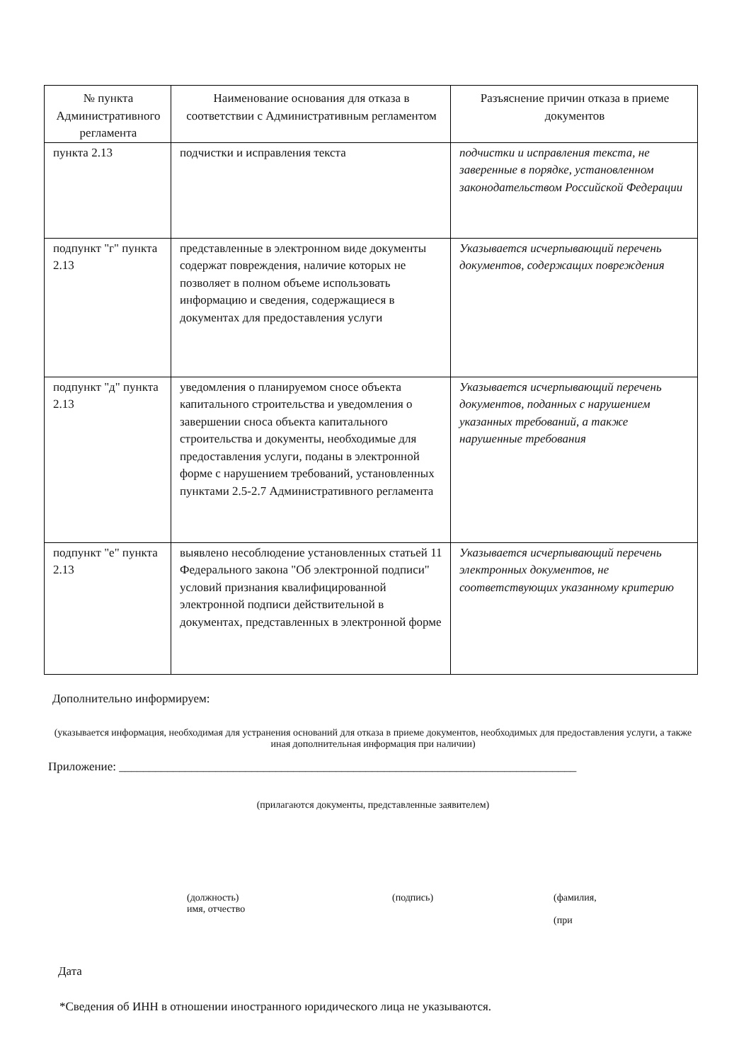| № пункта Административного регламента | Наименование основания для отказа в соответствии с Административным регламентом | Разъяснение причин отказа в приеме документов |
| --- | --- | --- |
| пункта 2.13 | подчистки и исправления текста | подчистки и исправления текста, не заверенные в порядке, установленном законодательством Российской Федерации |
| подпункт "г" пункта 2.13 | представленные в электронном виде документы содержат повреждения, наличие которых не позволяет в полном объеме использовать информацию и сведения, содержащиеся в документах для предоставления услуги | Указывается исчерпывающий перечень документов, содержащих повреждения |
| подпункт "д" пункта 2.13 | уведомления о планируемом сносе объекта капитального строительства и уведомления о завершении сноса объекта капитального строительства и документы, необходимые для предоставления услуги, поданы в электронной форме с нарушением требований, установленных пунктами 2.5-2.7 Административного регламента | Указывается исчерпывающий перечень документов, поданных с нарушением указанных требований, а также нарушенные требования |
| подпункт "е" пункта 2.13 | выявлено несоблюдение установленных статьей 11 Федерального закона "Об электронной подписи" условий признания квалифицированной электронной подписи действительной в документах, представленных в электронной форме | Указывается исчерпывающий перечень электронных документов, не соответствующих указанному критерию |
Дополнительно информируем:
(указывается информация, необходимая для устранения оснований для отказа в приеме документов, необходимых для предоставления услуги, а также иная дополнительная информация при наличии)
Приложение: ____________________________________________________________________________
(прилагаются документы, представленные заявителем)
(должность)
имя, отчество
(подпись) (фамилия,
(при
Дата
*Сведения об ИНН в отношении иностранного юридического лица не указываются.